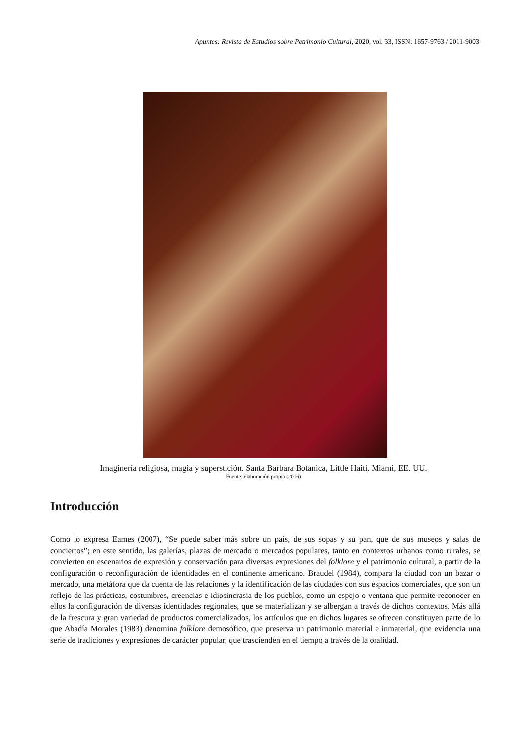Apuntes: Revista de Estudios sobre Patrimonio Cultural, 2020, vol. 33, ISSN: 1657-9763 / 2011-9003
Imaginería religiosa, magia y superstición. Santa Barbara Botanica, Little Haiti. Miami, EE. UU.
Fuente: elaboración propia (2016)
Introducción
Como lo expresa Eames (2007), “Se puede saber más sobre un país, de sus sopas y su pan, que de sus museos y salas de conciertos”; en este sentido, las galerías, plazas de mercado o mercados populares, tanto en contextos urbanos como rurales, se convierten en escenarios de expresión y conservación para diversas expresiones del folklore y el patrimonio cultural, a partir de la configuración o reconfiguración de identidades en el continente americano. Braudel (1984), compara la ciudad con un bazar o mercado, una metáfora que da cuenta de las relaciones y la identificación de las ciudades con sus espacios comerciales, que son un reflejo de las prácticas, costumbres, creencias e idiosincrasia de los pueblos, como un espejo o ventana que permite reconocer en ellos la configuración de diversas identidades regionales, que se materializan y se albergan a través de dichos contextos. Más allá de la frescura y gran variedad de productos comercializados, los artículos que en dichos lugares se ofrecen constituyen parte de lo que Abadía Morales (1983) denomina folklore demosófico, que preserva un patrimonio material e inmaterial, que evidencia una serie de tradiciones y expresiones de carácter popular, que trascienden en el tiempo a través de la oralidad.